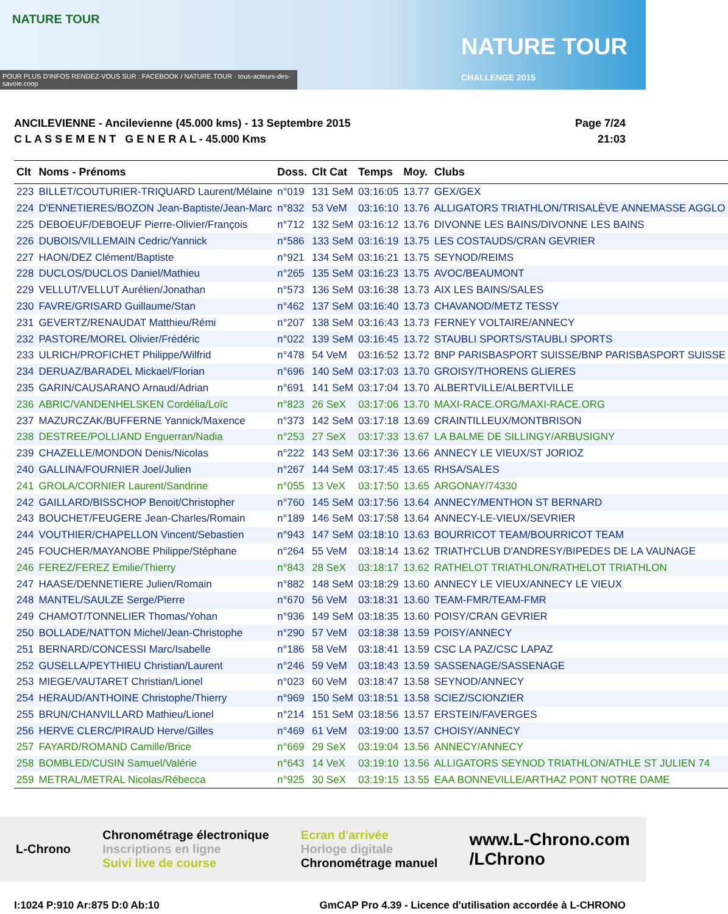NATURE TOUR
NATURE TOUR
CHALLENGE 2015
POUR PLUS D'INFOS RENDEZ-VOUS SUR : FACEBOOK / NATURE.TOUR · tous-acteurs-des-savoie.coop
ANCILEVIENNE - Ancilevienne (45.000 kms) - 13 Septembre 2015
C L A S S E M E N T G E N E R A L - 45.000 Kms
Page 7/24
21:03
| Clt | Noms - Prénoms | Doss. | Clt Cat | Temps | Moy. | Clubs |
| --- | --- | --- | --- | --- | --- | --- |
| 223 | BILLET/COUTURIER-TRIQUARD Laurent/Mélaine | n°019 | 131 SeM | 03:16:05 | 13.77 | GEX/GEX |
| 224 | D'ENNETIERES/BOZON Jean-Baptiste/Jean-Marc | n°832 | 53 VeM | 03:16:10 | 13.76 | ALLIGATORS TRIATHLON/TRISALÈVE ANNEMASSE AGGLO |
| 225 | DEBOEUF/DEBOEUF Pierre-Olivier/François | n°712 | 132 SeM | 03:16:12 | 13.76 | DIVONNE LES BAINS/DIVONNE LES BAINS |
| 226 | DUBOIS/VILLEMAIN Cedric/Yannick | n°586 | 133 SeM | 03:16:19 | 13.75 | LES COSTAUDS/CRAN GEVRIER |
| 227 | HAON/DEZ Clément/Baptiste | n°921 | 134 SeM | 03:16:21 | 13.75 | SEYNOD/REIMS |
| 228 | DUCLOS/DUCLOS Daniel/Mathieu | n°265 | 135 SeM | 03:16:23 | 13.75 | AVOC/BEAUMONT |
| 229 | VELLUT/VELLUT Aurélien/Jonathan | n°573 | 136 SeM | 03:16:38 | 13.73 | AIX LES BAINS/SALES |
| 230 | FAVRE/GRISARD Guillaume/Stan | n°462 | 137 SeM | 03:16:40 | 13.73 | CHAVANOD/METZ TESSY |
| 231 | GEVERTZ/RENAUDAT Matthieu/Rémi | n°207 | 138 SeM | 03:16:43 | 13.73 | FERNEY VOLTAIRE/ANNECY |
| 232 | PASTORE/MOREL Olivier/Frédéric | n°022 | 139 SeM | 03:16:45 | 13.72 | STAUBLI SPORTS/STAUBLI SPORTS |
| 233 | ULRICH/PROFICHET Philippe/Wilfrid | n°478 | 54 VeM | 03:16:52 | 13.72 | BNP PARISBASPORT SUISSE/BNP PARISBASPORT SUISSE |
| 234 | DERUAZ/BARADEL Mickael/Florian | n°696 | 140 SeM | 03:17:03 | 13.70 | GROISY/THORENS GLIERES |
| 235 | GARIN/CAUSARANO Arnaud/Adrian | n°691 | 141 SeM | 03:17:04 | 13.70 | ALBERTVILLE/ALBERTVILLE |
| 236 | ABRIC/VANDENHELSKEN Cordélia/Loïc | n°823 | 26 SeX | 03:17:06 | 13.70 | MAXI-RACE.ORG/MAXI-RACE.ORG |
| 237 | MAZURCZAK/BUFFERNE Yannick/Maxence | n°373 | 142 SeM | 03:17:18 | 13.69 | CRAINTILLEUX/MONTBRISON |
| 238 | DESTREE/POLLIAND Enguerran/Nadia | n°253 | 27 SeX | 03:17:33 | 13.67 | LA BALME DE SILLINGY/ARBUSIGNY |
| 239 | CHAZELLE/MONDON Denis/Nicolas | n°222 | 143 SeM | 03:17:36 | 13.66 | ANNECY LE VIEUX/ST JORIOZ |
| 240 | GALLINA/FOURNIER Joel/Julien | n°267 | 144 SeM | 03:17:45 | 13.65 | RHSA/SALES |
| 241 | GROLA/CORNIER Laurent/Sandrine | n°055 | 13 VeX | 03:17:50 | 13.65 | ARGONAY/74330 |
| 242 | GAILLARD/BISSCHOP Benoit/Christopher | n°760 | 145 SeM | 03:17:56 | 13.64 | ANNECY/MENTHON ST BERNARD |
| 243 | BOUCHET/FEUGERE Jean-Charles/Romain | n°189 | 146 SeM | 03:17:58 | 13.64 | ANNECY-LE-VIEUX/SEVRIER |
| 244 | VOUTHIER/CHAPELLON Vincent/Sebastien | n°943 | 147 SeM | 03:18:10 | 13.63 | BOURRICOT TEAM/BOURRICOT TEAM |
| 245 | FOUCHER/MAYANOBE Philippe/Stéphane | n°264 | 55 VeM | 03:18:14 | 13.62 | TRIATH'CLUB D'ANDRESY/BIPEDES DE LA VAUNAGE |
| 246 | FEREZ/FEREZ Emilie/Thierry | n°843 | 28 SeX | 03:18:17 | 13.62 | RATHELOT TRIATHLON/RATHELOT TRIATHLON |
| 247 | HAASE/DENNETIERE Julien/Romain | n°882 | 148 SeM | 03:18:29 | 13.60 | ANNECY LE VIEUX/ANNECY LE VIEUX |
| 248 | MANTEL/SAULZE Serge/Pierre | n°670 | 56 VeM | 03:18:31 | 13.60 | TEAM-FMR/TEAM-FMR |
| 249 | CHAMOT/TONNELIER Thomas/Yohan | n°936 | 149 SeM | 03:18:35 | 13.60 | POISY/CRAN GEVRIER |
| 250 | BOLLADE/NATTON Michel/Jean-Christophe | n°290 | 57 VeM | 03:18:38 | 13.59 | POISY/ANNECY |
| 251 | BERNARD/CONCESSI Marc/Isabelle | n°186 | 58 VeM | 03:18:41 | 13.59 | CSC LA PAZ/CSC LAPAZ |
| 252 | GUSELLA/PEYTHIEU Christian/Laurent | n°246 | 59 VeM | 03:18:43 | 13.59 | SASSENAGE/SASSENAGE |
| 253 | MIEGE/VAUTARET Christian/Lionel | n°023 | 60 VeM | 03:18:47 | 13.58 | SEYNOD/ANNECY |
| 254 | HERAUD/ANTHOINE Christophe/Thierry | n°969 | 150 SeM | 03:18:51 | 13.58 | SCIEZ/SCIONZIER |
| 255 | BRUN/CHANVILLARD Mathieu/Lionel | n°214 | 151 SeM | 03:18:56 | 13.57 | ERSTEIN/FAVERGES |
| 256 | HERVE CLERC/PIRAUD Herve/Gilles | n°469 | 61 VeM | 03:19:00 | 13.57 | CHOISY/ANNECY |
| 257 | FAYARD/ROMAND Camille/Brice | n°669 | 29 SeX | 03:19:04 | 13.56 | ANNECY/ANNECY |
| 258 | BOMBLED/CUSIN Samuel/Valérie | n°643 | 14 VeX | 03:19:10 | 13.56 | ALLIGATORS SEYNOD TRIATHLON/ATHLE ST JULIEN 74 |
| 259 | METRAL/METRAL Nicolas/Rébecca | n°925 | 30 SeX | 03:19:15 | 13.55 | EAA BONNEVILLE/ARTHAZ PONT NOTRE DAME |
L-Chrono
Chronométrage électronique
Inscriptions en ligne
Suivi live de course
Ecran d'arrivée
Horloge digitale
Chronométrage manuel
www.L-Chrono.com
/LChrono
I:1024 P:910 Ar:875 D:0 Ab:10 GmCAP Pro 4.39 - Licence d'utilisation accordée à L-CHRONO